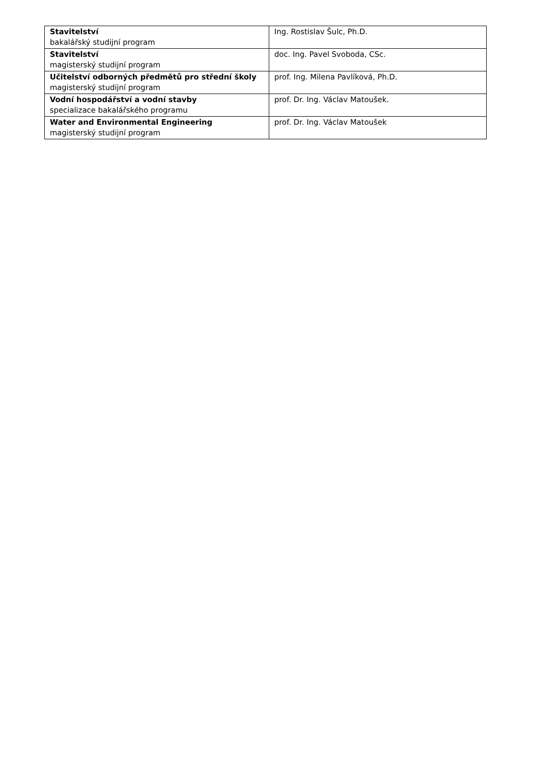| Stavitelství bakalářský studijní program | Ing. Rostislav Šulc, Ph.D. |
| Stavitelství magisterský studijní program | doc. Ing. Pavel Svoboda, CSc. |
| Učitelství odborných předmětů pro střední školy magisterský studijní program | prof. Ing. Milena Pavlíková, Ph.D. |
| Vodní hospodářství a vodní stavby specializace bakalářského programu | prof. Dr. Ing. Václav Matoušek. |
| Water and Environmental Engineering magisterský studijní program | prof. Dr. Ing. Václav Matoušek |